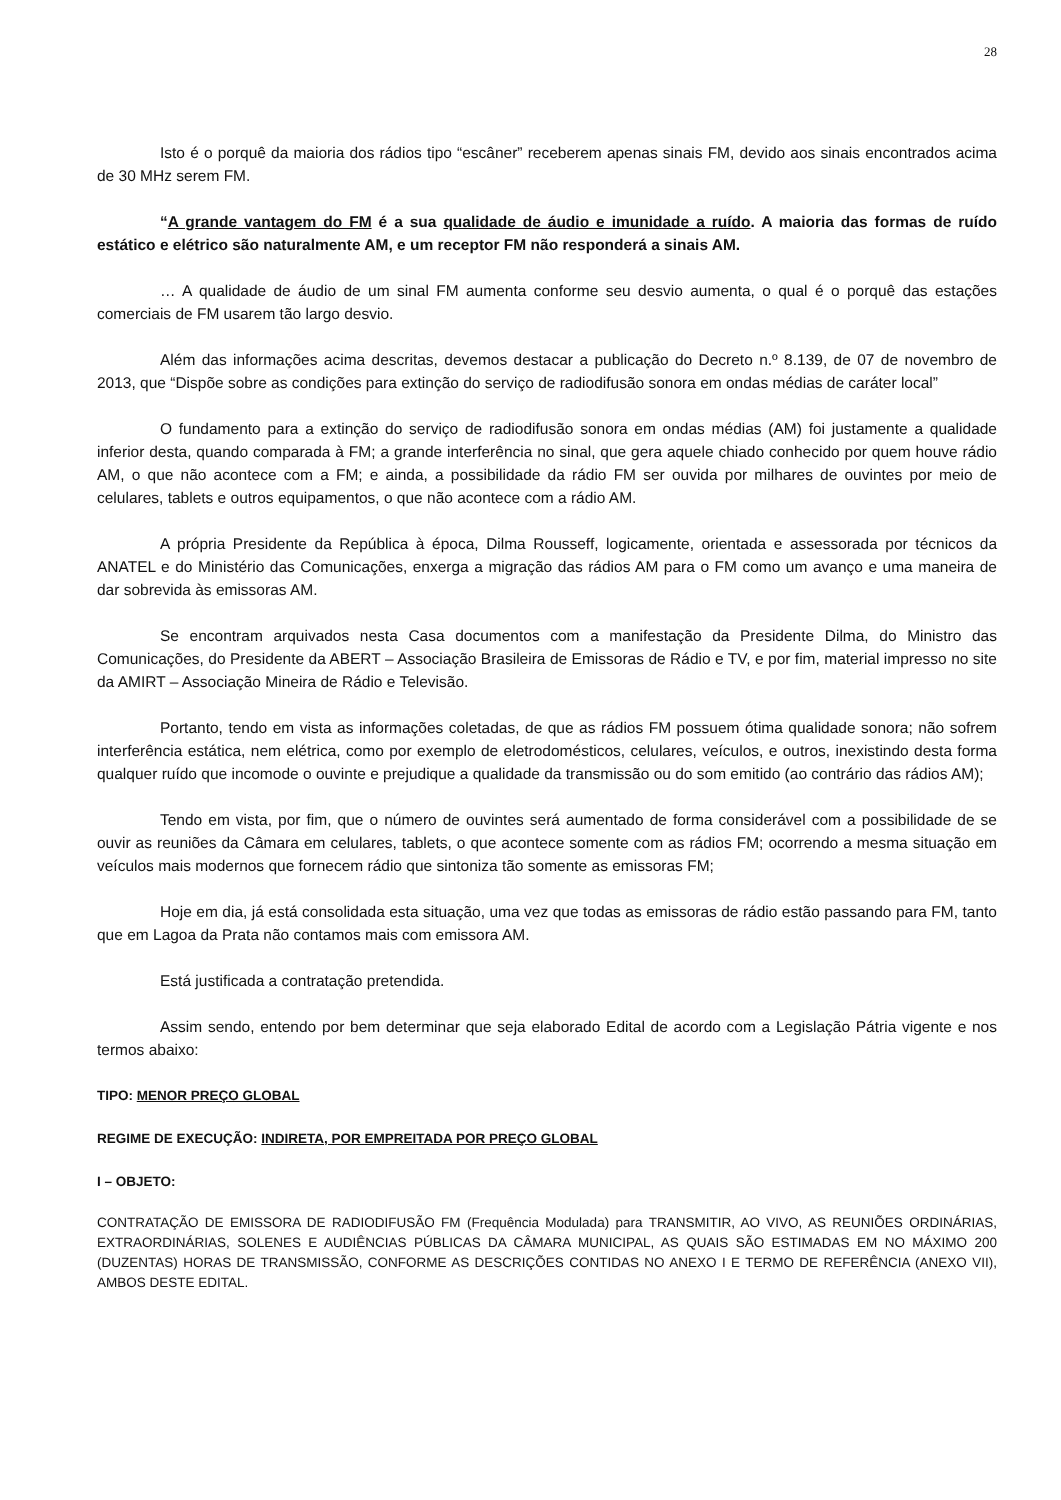28
Isto é o porquê da maioria dos rádios tipo “escâner” receberem apenas sinais FM, devido aos sinais encontrados acima de 30 MHz serem FM.
“A grande vantagem do FM é a sua qualidade de áudio e imunidade a ruído. A maioria das formas de ruído estático e elétrico são naturalmente AM, e um receptor FM não responderá a sinais AM.
… A qualidade de áudio de um sinal FM aumenta conforme seu desvio aumenta, o qual é o porquê das estações comerciais de FM usarem tão largo desvio.
Além das informações acima descritas, devemos destacar a publicação do Decreto n.º 8.139, de 07 de novembro de 2013, que “Dispõe sobre as condições para extinção do serviço de radiodifusão sonora em ondas médias de caráter local”
O fundamento para a extinção do serviço de radiodifusão sonora em ondas médias (AM) foi justamente a qualidade inferior desta, quando comparada à FM; a grande interferência no sinal, que gera aquele chiado conhecido por quem houve rádio AM, o que não acontece com a FM; e ainda, a possibilidade da rádio FM ser ouvida por milhares de ouvintes por meio de celulares, tablets e outros equipamentos, o que não acontece com a rádio AM.
A própria Presidente da República à época, Dilma Rousseff, logicamente, orientada e assessorada por técnicos da ANATEL e do Ministério das Comunicações, enxerga a migração das rádios AM para o FM como um avanço e uma maneira de dar sobrevida às emissoras AM.
Se encontram arquivados nesta Casa documentos com a manifestação da Presidente Dilma, do Ministro das Comunicações, do Presidente da ABERT – Associação Brasileira de Emissoras de Rádio e TV, e por fim, material impresso no site da AMIRT – Associação Mineira de Rádio e Televisão.
Portanto, tendo em vista as informações coletadas, de que as rádios FM possuem ótima qualidade sonora; não sofrem interferência estática, nem elétrica, como por exemplo de eletrodomésticos, celulares, veículos, e outros, inexistindo desta forma qualquer ruído que incomode o ouvinte e prejudique a qualidade da transmissão ou do som emitido (ao contrário das rádios AM);
Tendo em vista, por fim, que o número de ouvintes será aumentado de forma considerável com a possibilidade de se ouvir as reuniões da Câmara em celulares, tablets, o que acontece somente com as rádios FM; ocorrendo a mesma situação em veículos mais modernos que fornecem rádio que sintoniza tão somente as emissoras FM;
Hoje em dia, já está consolidada esta situação, uma vez que todas as emissoras de rádio estão passando para FM, tanto que em Lagoa da Prata não contamos mais com emissora AM.
Está justificada a contratação pretendida.
Assim sendo, entendo por bem determinar que seja elaborado Edital de acordo com a Legislação Pátria vigente e nos termos abaixo:
TIPO: MENOR PREÇO GLOBAL
REGIME DE EXECUÇÃO: INDIRETA, POR EMPREITADA POR PREÇO GLOBAL
I – OBJETO:
CONTRATAÇÃO DE EMISSORA DE RADIODIFUSÃO FM (Frequência Modulada) para TRANSMITIR, AO VIVO, AS REUNIÕES ORDINÁRIAS, EXTRAORDINÁRIAS, SOLENES E AUDIÊNCIAS PÚBLICAS DA CÂMARA MUNICIPAL, AS QUAIS SÃO ESTIMADAS EM NO MÁXIMO 200 (DUZENTAS) HORAS DE TRANSMISSÃO, CONFORME AS DESCRIÇÕES CONTIDAS NO ANEXO I E TERMO DE REFERÊNCIA (ANEXO VII), AMBOS DESTE EDITAL.